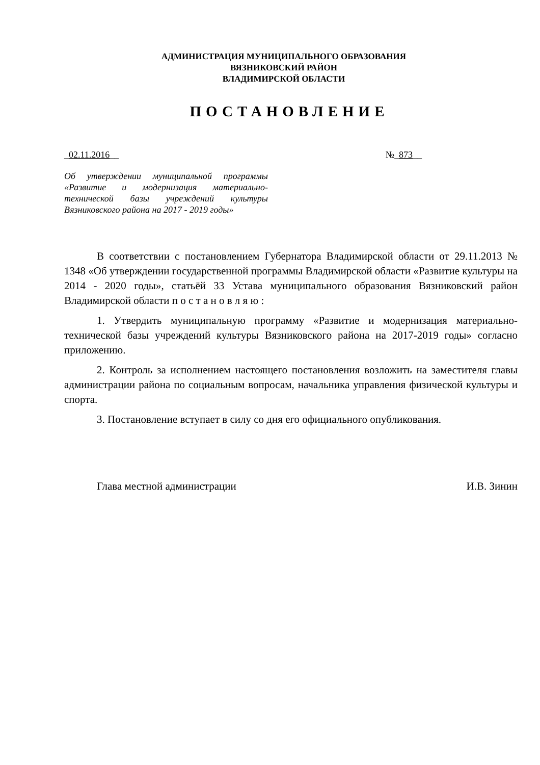АДМИНИСТРАЦИЯ МУНИЦИПАЛЬНОГО ОБРАЗОВАНИЯ
ВЯЗНИКОВСКИЙ РАЙОН
ВЛАДИМИРСКОЙ ОБЛАСТИ
ПОСТАНОВЛЕНИЕ
_02.11.2016__ №_873__
Об утверждении муниципальной программы «Развитие и модернизация материально-технической базы учреждений культуры Вязниковского района на 2017 - 2019 годы»
В соответствии с постановлением Губернатора Владимирской области от 29.11.2013 № 1348 «Об утверждении государственной программы Владимирской области «Развитие культуры на 2014 - 2020 годы», статьёй 33 Устава муниципального образования Вязниковский район Владимирской области п о с т а н о в л я ю :
1. Утвердить муниципальную программу «Развитие и модернизация материально-технической базы учреждений культуры Вязниковского района на 2017-2019 годы» согласно приложению.
2. Контроль за исполнением настоящего постановления возложить на заместителя главы администрации района по социальным вопросам, начальника управления физической культуры и спорта.
3. Постановление вступает в силу со дня его официального опубликования.
Глава местной администрации И.В. Зинин